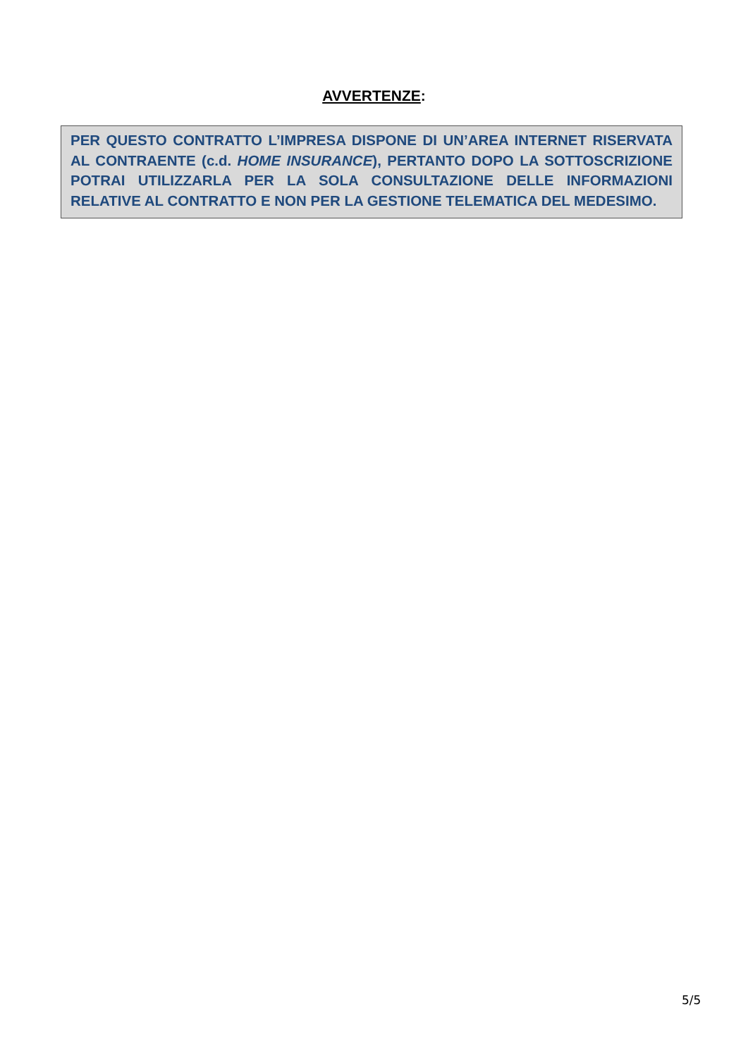AVVERTENZE:
PER QUESTO CONTRATTO L’IMPRESA DISPONE DI UN’AREA INTERNET RISERVATA AL CONTRAENTE (c.d. HOME INSURANCE), PERTANTO DOPO LA SOTTOSCRIZIONE POTRAI UTILIZZARLA PER LA SOLA CONSULTAZIONE DELLE INFORMAZIONI RELATIVE AL CONTRATTO E NON PER LA GESTIONE TELEMATICA DEL MEDESIMO.
5/5